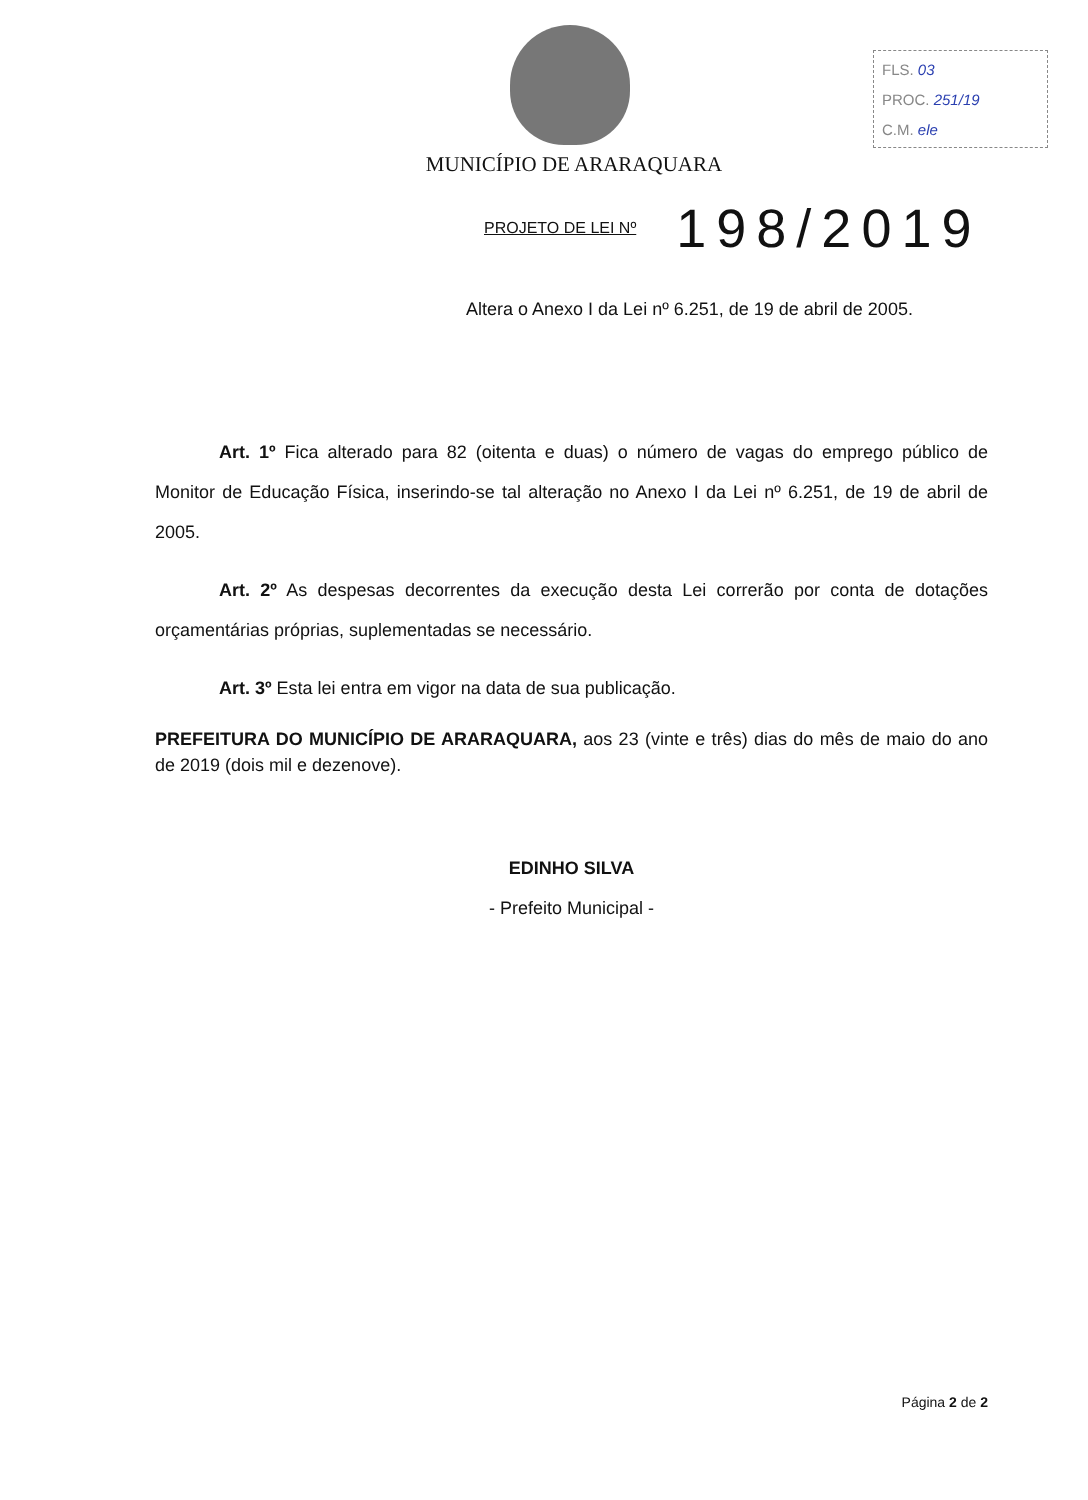FLS. 03
PROC. 251/19
C.M. ele
MUNICÍPIO DE ARARAQUARA
PROJETO DE LEI Nº 198/2019
Altera o Anexo I da Lei nº 6.251, de 19 de abril de 2005.
Art. 1º Fica alterado para 82 (oitenta e duas) o número de vagas do emprego público de Monitor de Educação Física, inserindo-se tal alteração no Anexo I da Lei nº 6.251, de 19 de abril de 2005.
Art. 2º As despesas decorrentes da execução desta Lei correrão por conta de dotações orçamentárias próprias, suplementadas se necessário.
Art. 3º Esta lei entra em vigor na data de sua publicação.
PREFEITURA DO MUNICÍPIO DE ARARAQUARA, aos 23 (vinte e três) dias do mês de maio do ano de 2019 (dois mil e dezenove).
EDINHO SILVA
- Prefeito Municipal -
Página 2 de 2